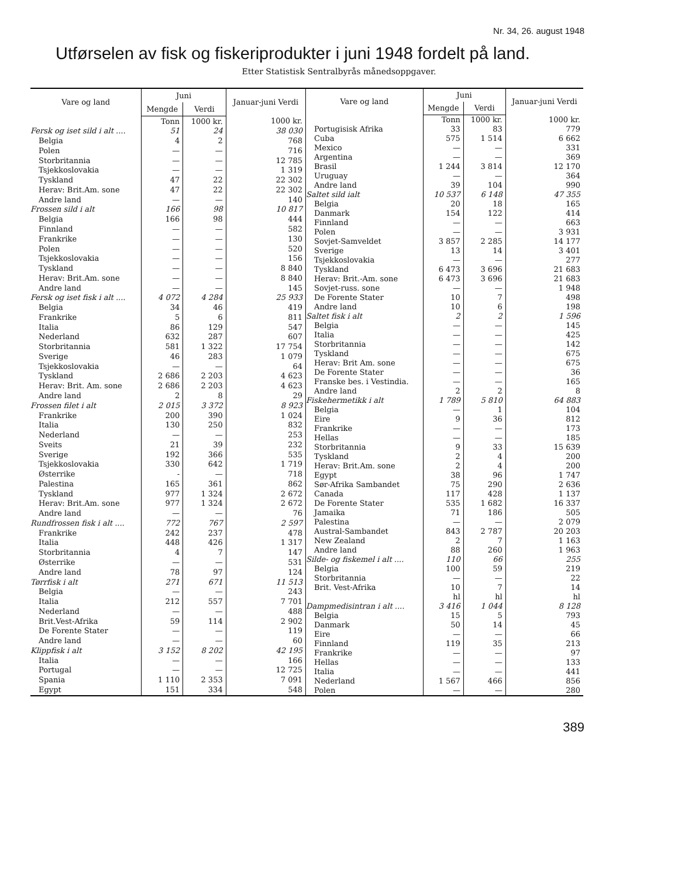Nr. 34, 26. august 1948
Utførselen av fisk og fiskeriprodukter i juni 1948 fordelt på land.
Etter Statistisk Sentralbyrås månedsoppgaver.
| Vare og land | Juni | | Januar-juni Verdi |
| --- | --- | --- | --- |
| | Mengde | Verdi | |
| | Tonn | 1000 kr. | 1000 kr. |
| Fersk og iset sild i alt .... | 51 | 24 | 38 030 |
| Belgia | 4 | 2 | 768 |
| Polen | — | — | 716 |
| Storbritannia | — | — | 12 785 |
| Tsjekkoslovakia | — | — | 1 319 |
| Tyskland | 47 | 22 | 22 302 |
| Herav: Brit.Am. sone | 47 | 22 | 22 302 |
| Andre land | — | — | 140 |
| Frossen sild i alt | 166 | 98 | 10 817 |
| Belgia | 166 | 98 | 444 |
| Finnland | — | — | 582 |
| Frankrike | — | — | 130 |
| Polen | — | — | 520 |
| Tsjekkoslovakia | — | — | 156 |
| Tyskland | — | — | 8 840 |
| Herav: Brit.Am. sone | — | — | 8 840 |
| Andre land | — | — | 145 |
| Fersk og iset fisk i alt .... | 4 072 | 4 284 | 25 933 |
| Belgia | 34 | 46 | 419 |
| Frankrike | 5 | 6 | 811 |
| Italia | 86 | 129 | 547 |
| Nederland | 632 | 287 | 607 |
| Storbritannia | 581 | 1 322 | 17 754 |
| Sverige | 46 | 283 | 1 079 |
| Tsjekkoslovakia | — | — | 64 |
| Tyskland | 2 686 | 2 203 | 4 623 |
| Herav: Brit. Am. sone | 2 686 | 2 203 | 4 623 |
| Andre land | 2 | 8 | 29 |
| Frossen filet i alt | 2 015 | 3 372 | 8 923 |
| Frankrike | 200 | 390 | 1 024 |
| Italia | 130 | 250 | 832 |
| Nederland | — | — | 253 |
| Sveits | 21 | 39 | 232 |
| Sverige | 192 | 366 | 535 |
| Tsjekkoslovakia | 330 | 642 | 1 719 |
| Østerrike | - | — | 718 |
| Palestina | 165 | 361 | 862 |
| Tyskland | 977 | 1 324 | 2 672 |
| Herav: Brit.Am. sone | 977 | 1 324 | 2 672 |
| Andre land | — | — | 76 |
| Rundfrossen fisk i alt .... | 772 | 767 | 2 597 |
| Frankrike | 242 | 237 | 478 |
| Italia | 448 | 426 | 1 317 |
| Storbritannia | 4 | 7 | 147 |
| Østerrike | — | — | 531 |
| Andre land | 78 | 97 | 124 |
| Tørrfisk i alt | 271 | 671 | 11 513 |
| Belgia | — | — | 243 |
| Italia | 212 | 557 | 7 701 |
| Nederland | — | — | 488 |
| Brit.Vest-Afrika | 59 | 114 | 2 902 |
| De Forente Stater | — | — | 119 |
| Andre land | — | — | 60 |
| Klippfisk i alt | 3 152 | 8 202 | 42 195 |
| Italia | — | — | 166 |
| Portugal | — | — | 12 725 |
| Spania | 1 110 | 2 353 | 7 091 |
| Egypt | 151 | 334 | 548 |
| Vare og land | Juni | | Januar-juni Verdi |
| --- | --- | --- | --- |
| | Mengde | Verdi | |
| | Tonn | 1000 kr. | 1000 kr. |
| Portugisisk Afrika | 33 | 83 | 779 |
| Cuba | 575 | 1 514 | 6 662 |
| Mexico | — | — | 331 |
| Argentina | — | — | 369 |
| Brasil | 1 244 | 3 814 | 12 170 |
| Uruguay | — | — | 364 |
| Andre land | 39 | 104 | 990 |
| Saltet sild ialt | 10 537 | 6 148 | 47 355 |
| Belgia | 20 | 18 | 165 |
| Danmark | 154 | 122 | 414 |
| Finnland | — | — | 663 |
| Polen | — | — | 3 931 |
| Sovjet-Samveldet | 3 857 | 2 285 | 14 177 |
| Sverige | 13 | 14 | 3 401 |
| Tsjekkoslovakia | — | — | 277 |
| Tyskland | 6 473 | 3 696 | 21 683 |
| Herav: Brit.-Am. sone | 6 473 | 3 696 | 21 683 |
| Sovjet-russ. sone | — | — | 1 948 |
| De Forente Stater | 10 | 7 | 498 |
| Andre land | 10 | 6 | 198 |
| Saltet fisk i alt | 2 | 2 | 1 596 |
| Belgia | — | — | 145 |
| Italia | — | — | 425 |
| Storbritannia | — | — | 142 |
| Tyskland | — | — | 675 |
| Herav: Brit Am. sone | — | — | 675 |
| De Forente Stater | — | — | 36 |
| Franske bes. i Vestindia. | — | — | 165 |
| Andre land | 2 | 2 | 8 |
| Fiskehermetikk i alt | 1 789 | 5 810 | 64 883 |
| Belgia | — | 1 | 104 |
| Eire | 9 | 36 | 812 |
| Frankrike | — | — | 173 |
| Hellas | — | — | 185 |
| Storbritannia | 9 | 33 | 15 639 |
| Tyskland | 2 | 4 | 200 |
| Herav: Brit.Am. sone | 2 | 4 | 200 |
| Egypt | 38 | 96 | 1 747 |
| Sør-Afrika Sambandet | 75 | 290 | 2 636 |
| Canada | 117 | 428 | 1 137 |
| De Forente Stater | 535 | 1 682 | 16 337 |
| Jamaika | 71 | 186 | 505 |
| Palestina | — | — | 2 079 |
| Austral-Sambandet | 843 | 2 787 | 20 203 |
| New Zealand | 2 | 7 | 1 163 |
| Andre land | 88 | 260 | 1 963 |
| Silde- og fiskemel i alt .... | 110 | 66 | 255 |
| Belgia | 100 | 59 | 219 |
| Storbritannia | — | — | 22 |
| Brit. Vest-Afrika | 10 | 7 | 14 |
| | hl | hl | hl |
| Dampmedisintran i alt .... | 3 416 | 1 044 | 8 128 |
| Belgia | 15 | 5 | 793 |
| Danmark | 50 | 14 | 45 |
| Eire | — | — | 66 |
| Finnland | 119 | 35 | 213 |
| Frankrike | — | — | 97 |
| Hellas | — | — | 133 |
| Italia | — | — | 441 |
| Nederland | 1 567 | 466 | 856 |
| Polen | — | — | 280 |
389